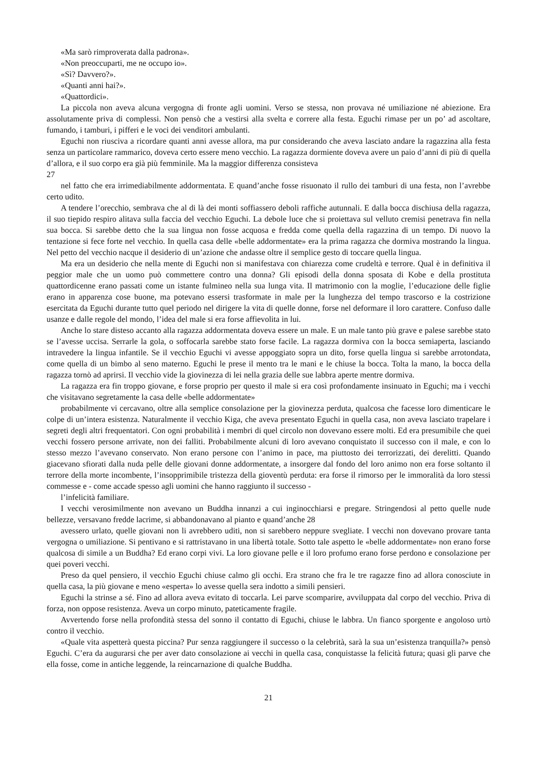«Ma sarò rimproverata dalla padrona».
«Non preoccuparti, me ne occupo io».
«Sì? Davvero?».
«Quanti anni hai?».
«Quattordici».
La piccola non aveva alcuna vergogna di fronte agli uomini. Verso se stessa, non provava né umiliazione né abiezione. Era assolutamente priva di complessi. Non pensò che a vestirsi alla svelta e correre alla festa. Eguchi rimase per un po’ ad ascoltare, fumando, i tamburi, i pifferi e le voci dei venditori ambulanti.
Eguchi non riusciva a ricordare quanti anni avesse allora, ma pur considerando che aveva lasciato andare la ragazzina alla festa senza un particolare rammarico, doveva certo essere meno vecchio. La ragazza dormiente doveva avere un paio d’anni di più di quella d’allora, e il suo corpo era già più femminile. Ma la maggior differenza consisteva
27
nel fatto che era irrimediabilmente addormentata. E quand’anche fosse risuonato il rullo dei tamburi di una festa, non l’avrebbe certo udito.
A tendere l’orecchio, sembrava che al di là dei monti soffiassero deboli raffiche autunnali. E dalla bocca dischiusa della ragazza, il suo tiepido respiro alitava sulla faccia del vecchio Eguchi. La debole luce che si proiettava sul velluto cremisi penetrava fin nella sua bocca. Si sarebbe detto che la sua lingua non fosse acquosa e fredda come quella della ragazzina di un tempo. Di nuovo la tentazione si fece forte nel vecchio. In quella casa delle «belle addormentate» era la prima ragazza che dormiva mostrando la lingua. Nel petto del vecchio nacque il desiderio di un’azione che andasse oltre il semplice gesto di toccare quella lingua.
Ma era un desiderio che nella mente di Eguchi non si manifestava con chiarezza come crudeltà e terrore. Qual è in definitiva il peggior male che un uomo può commettere contro una donna? Gli episodi della donna sposata di Kobe e della prostituta quattordicenne erano passati come un istante fulmineo nella sua lunga vita. Il matrimonio con la moglie, l’educazione delle figlie erano in apparenza cose buone, ma potevano essersi trasformate in male per la lunghezza del tempo trascorso e la costrizione esercitata da Eguchi durante tutto quel periodo nel dirigere la vita di quelle donne, forse nel deformare il loro carattere. Confuso dalle usanze e dalle regole del mondo, l’idea del male si era forse affievolita in lui.
Anche lo stare disteso accanto alla ragazza addormentata doveva essere un male. E un male tanto più grave e palese sarebbe stato se l’avesse uccisa. Serrarle la gola, o soffocarla sarebbe stato forse facile. La ragazza dormiva con la bocca semiaperta, lasciando intravedere la lingua infantile. Se il vecchio Eguchi vi avesse appoggiato sopra un dito, forse quella lingua si sarebbe arrotondata, come quella di un bimbo al seno materno. Eguchi le prese il mento tra le mani e le chiuse la bocca. Tolta la mano, la bocca della ragazza tornò ad aprirsi. Il vecchio vide la giovinezza di lei nella grazia delle sue labbra aperte mentre dormiva.
La ragazza era fin troppo giovane, e forse proprio per questo il male si era così profondamente insinuato in Eguchi; ma i vecchi che visitavano segretamente la casa delle «belle addormentate»
probabilmente vi cercavano, oltre alla semplice consolazione per la giovinezza perduta, qualcosa che facesse loro dimenticare le colpe di un’intera esistenza. Naturalmente il vecchio Kiga, che aveva presentato Eguchi in quella casa, non aveva lasciato trapelare i segreti degli altri frequentatori. Con ogni probabilità i membri di quel circolo non dovevano essere molti. Ed era presumibile che quei vecchi fossero persone arrivate, non dei falliti. Probabilmente alcuni di loro avevano conquistato il successo con il male, e con lo stesso mezzo l’avevano conservato. Non erano persone con l’animo in pace, ma piuttosto dei terrorizzati, dei derelitti. Quando giacevano sfiorati dalla nuda pelle delle giovani donne addormentate, a insorgere dal fondo del loro animo non era forse soltanto il terrore della morte incombente, l’insopprimibile tristezza della gioventù perduta: era forse il rimorso per le immoralità da loro stessi commesse e - come accade spesso agli uomini che hanno raggiunto il successo -
l’infelicità familiare.
I vecchi verosimilmente non avevano un Buddha innanzi a cui inginocchiarsi e pregare. Stringendosi al petto quelle nude bellezze, versavano fredde lacrime, si abbandonavano al pianto e quand’anche 28
avessero urlato, quelle giovani non li avrebbero uditi, non si sarebbero neppure svegliate. I vecchi non dovevano provare tanta vergogna o umiliazione. Si pentivano e si rattristavano in una libertà totale. Sotto tale aspetto le «belle addormentate» non erano forse qualcosa di simile a un Buddha? Ed erano corpi vivi. La loro giovane pelle e il loro profumo erano forse perdono e consolazione per quei poveri vecchi.
Preso da quel pensiero, il vecchio Eguchi chiuse calmo gli occhi. Era strano che fra le tre ragazze fino ad allora conosciute in quella casa, la più giovane e meno «esperta» lo avesse quella sera indotto a simili pensieri.
Eguchi la strinse a sé. Fino ad allora aveva evitato di toccarla. Lei parve scomparire, avviluppata dal corpo del vecchio. Priva di forza, non oppose resistenza. Aveva un corpo minuto, pateticamente fragile.
Avvertendo forse nella profondità stessa del sonno il contatto di Eguchi, chiuse le labbra. Un fianco sporgente e angoloso urtò contro il vecchio.
«Quale vita aspetterà questa piccina? Pur senza raggiungere il successo o la celebrità, sarà la sua un’esistenza tranquilla?» pensò Eguchi. C’era da augurarsi che per aver dato consolazione ai vecchi in quella casa, conquistasse la felicità futura; quasi gli parve che ella fosse, come in antiche leggende, la reincarnazione di qualche Buddha.
21